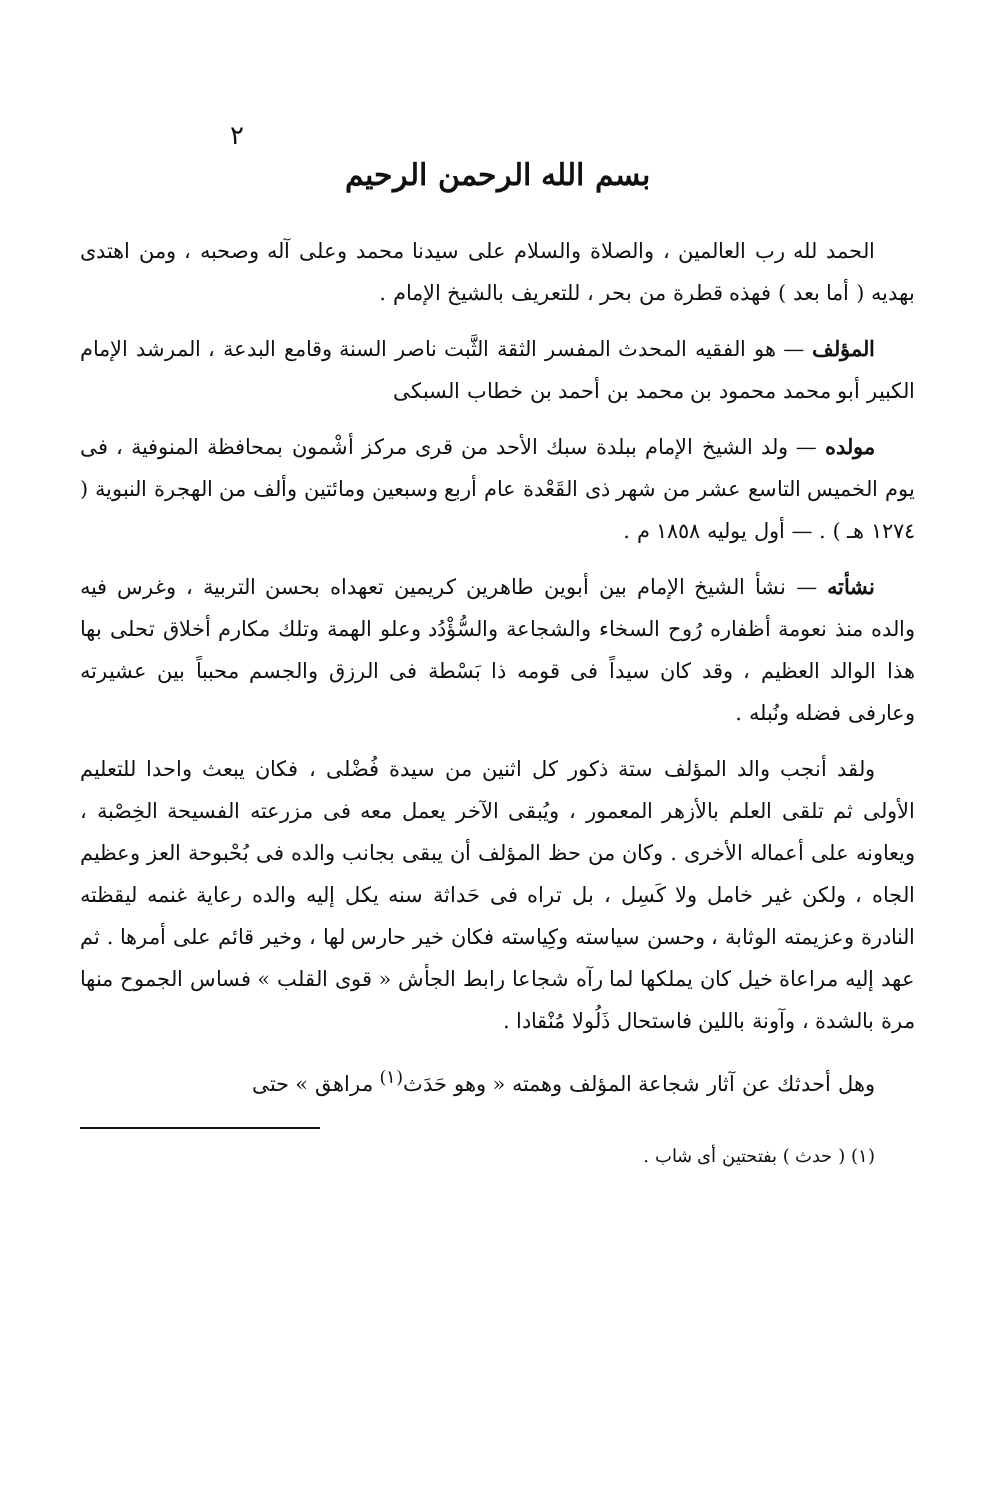٢
بسم الله الرحمن الرحيم
الحمد لله رب العالمين ، والصلاة والسلام على سيدنا محمد وعلى آله وصحبه ، ومن اهتدى بهديه ( أما بعد ) فهذه قطرة من بحر ، للتعريف بالشيخ الإمام .
المؤلف — هو الفقيه المحدث المفسر الثقة الثَّبت ناصر السنة وقامع البدعة ، المرشد الإمام الكبير أبو محمد محمود بن محمد بن أحمد بن خطاب السبكى
مولده — ولد الشيخ الإمام ببلدة سبك الأحد من قرى مركز أشْمون بمحافظة المنوفية ، فى يوم الخميس التاسع عشر من شهر ذى القَعْدة عام أربع وسبعين ومائتين وألف من الهجرة النبوية ( ١٢٧٤ هـ ) . — أول يوليه ١٨٥٨ م .
نشأته — نشأ الشيخ الإمام بين أبوين طاهرين كريمين تعهداه بحسن التربية ، وغرس فيه والده منذ نعومة أظفاره رُوح السخاء والشجاعة والسُّؤْدُد وعلو الهمة وتلك مكارم أخلاق تحلى بها هذا الوالد العظيم ، وقد كان سيداً فى قومه ذا بَسْطة فى الرزق والجسم محبباً بين عشيرته وعارفى فضله ونُبله .
ولقد أنجب والد المؤلف ستة ذكور كل اثنين من سيدة فُضْلى ، فكان يبعث واحدا للتعليم الأولى ثم تلقى العلم بالأزهر المعمور ، ويُبقى الآخر يعمل معه فى مزرعته الفسيحة الخِصْبة ، ويعاونه على أعماله الأخرى . وكان من حظ المؤلف أن يبقى بجانب والده فى بُحْبوحة العز وعظيم الجاه ، ولكن غير خامل ولا كَسِل ، بل تراه فى حَداثة سنه يكل إليه والده رعاية غنمه ليقظته النادرة وعزيمته الوثابة ، وحسن سياسته وكِياسته فكان خير حارس لها ، وخير قائم على أمرها . ثم عهد إليه مراعاة خيل كان يملكها لما رآه شجاعا رابط الجأش « قوى القلب » فساس الجموح منها مرة بالشدة ، وآونة باللين فاستحال ذَلُولا مُنْقادا .
وهل أحدثك عن آثار شجاعة المؤلف وهمته « وهو حَدَث<sup>(١)</sup> مراهق » حتى
(١) ( حدث ) بفتحتين أى شاب .